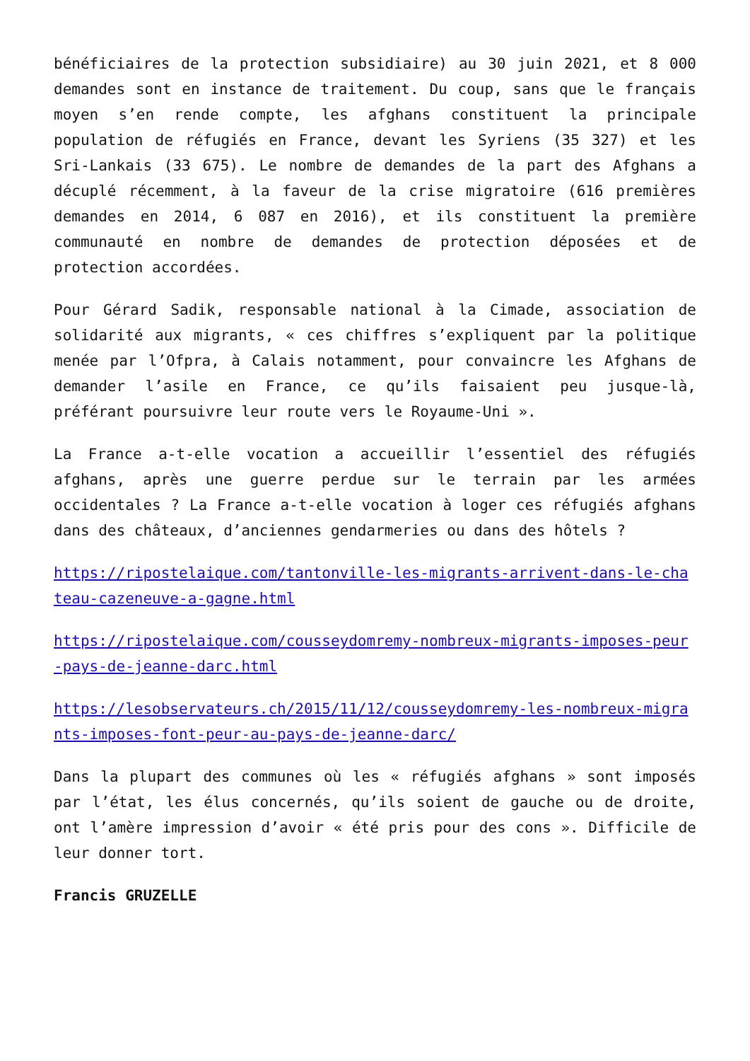bénéficiaires de la protection subsidiaire) au 30 juin 2021, et 8 000 demandes sont en instance de traitement. Du coup, sans que le français moyen s’en rende compte, les afghans constituent la principale population de réfugiés en France, devant les Syriens (35 327) et les Sri-Lankais (33 675). Le nombre de demandes de la part des Afghans a décuplé récemment, à la faveur de la crise migratoire (616 premières demandes en 2014, 6 087 en 2016), et ils constituent la première communauté en nombre de demandes de protection déposées et de protection accordées.
Pour Gérard Sadik, responsable national à la Cimade, association de solidarité aux migrants, « ces chiffres s’expliquent par la politique menée par l’Ofpra, à Calais notamment, pour convaincre les Afghans de demander l’asile en France, ce qu’ils faisaient peu jusque-là, préférant poursuivre leur route vers le Royaume-Uni ».
La France a-t-elle vocation a accueillir l’essentiel des réfugiés afghans, après une guerre perdue sur le terrain par les armées occidentales ? La France a-t-elle vocation à loger ces réfugiés afghans dans des châteaux, d’anciennes gendarmeries ou dans des hôtels ?
https://ripostelaique.com/tantonville-les-migrants-arrivent-dans-le-chateau-cazeneuve-a-gagne.html
https://ripostelaique.com/cousseydomremy-nombreux-migrants-imposes-peur-pays-de-jeanne-darc.html
https://lesobservateurs.ch/2015/11/12/cousseydomremy-les-nombreux-migrants-imposes-font-peur-au-pays-de-jeanne-darc/
Dans la plupart des communes où les « réfugiés afghans » sont imposés par l’état, les élus concernés, qu’ils soient de gauche ou de droite, ont l’amère impression d’avoir « été pris pour des cons ». Difficile de leur donner tort.
Francis GRUZELLE